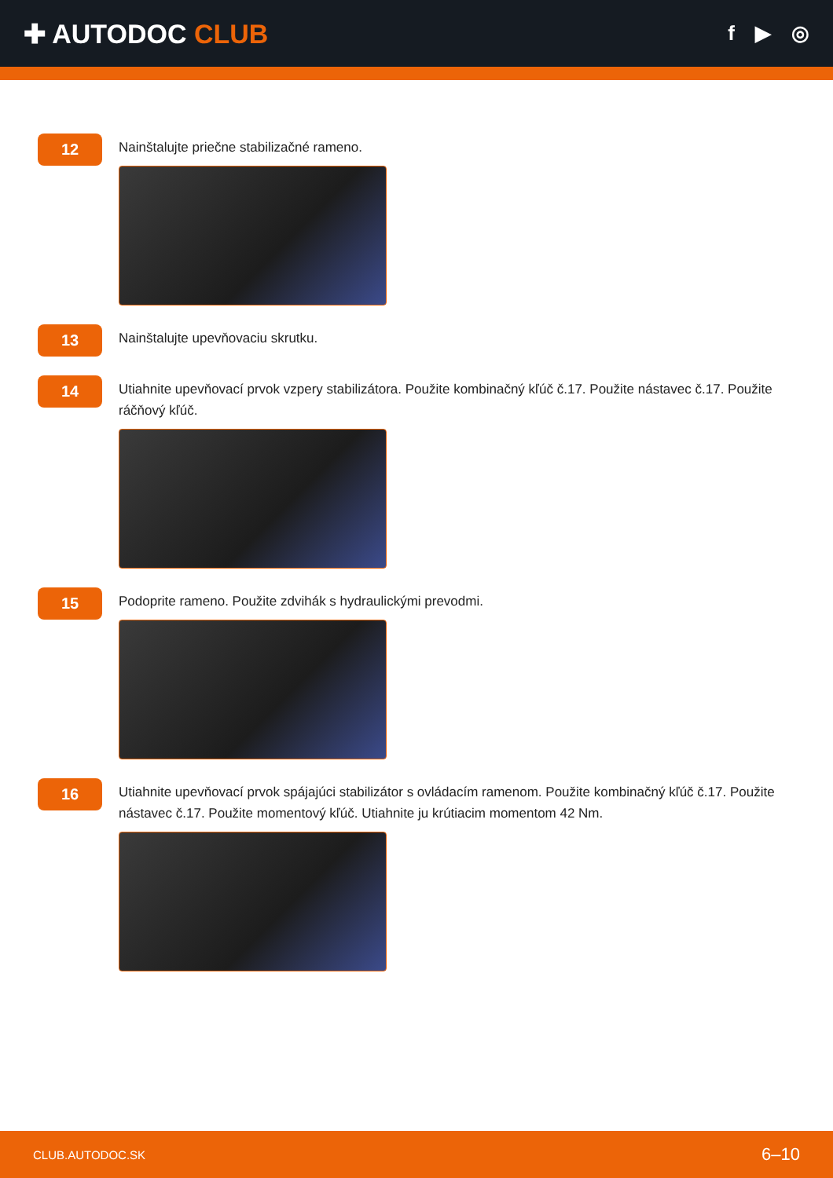✚ AUTODOC CLUB
f ▶ ◎
12
Nainštalujte priečne stabilizačné rameno.
13
Nainštalujte upevňovaciu skrutku.
14
Utiahnite upevňovací prvok vzpery stabilizátora. Použite kombinačný kľúč č.17. Použite nástavec č.17. Použite ráčňový kľúč.
15
Podoprite rameno. Použite zdvihák s hydraulickými prevodmi.
16
Utiahnite upevňovací prvok spájajúci stabilizátor s ovládacím ramenom. Použite kombinačný kľúč č.17. Použite nástavec č.17. Použite momentový kľúč. Utiahnite ju krútiacim momentom 42 Nm.
CLUB.AUTODOC.SK 6–10